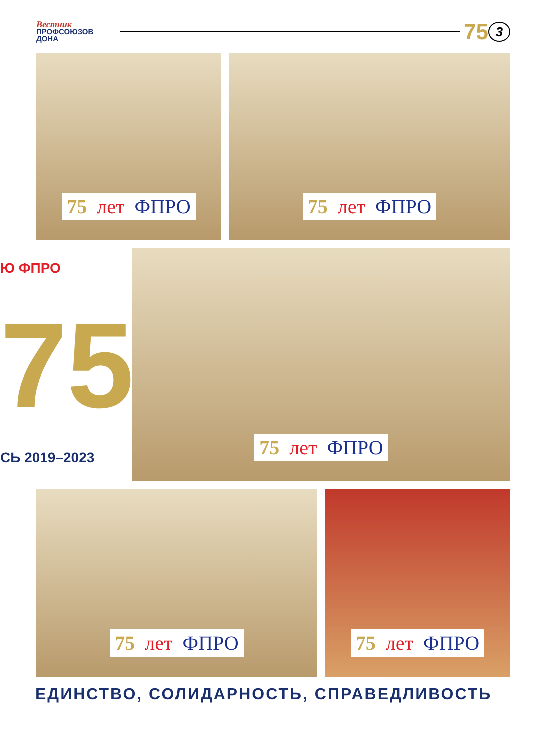Вестник
ПРОФСОЮЗОВ ДОНА
75
3
75 лет ФПРО 75 лет ФПРО
Ю ФПРО
75
СЬ 2019–2023
75 лет ФПРО
75 лет ФПРО 75 лет ФПРО
ЕДИНСТВО, СОЛИДАРНОСТЬ, СПРАВЕДЛИВОСТЬ